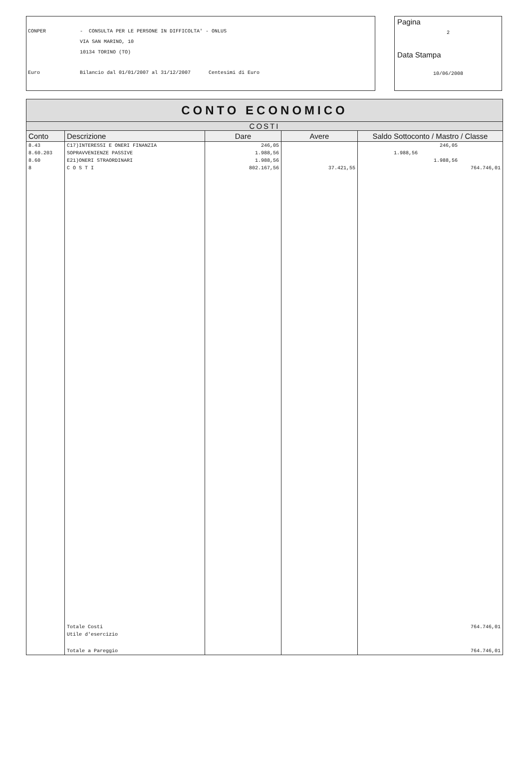CONPER - CONSULTA PER LE PERSONE IN DIFFICOLTA' - ONLUS
VIA SAN MARINO, 10
10134 TORINO (TO)
Euro Bilancio dal 01/01/2007 al 31/12/2007 Centesimi di Euro
Pagina
2
Data Stampa
10/06/2008
| CONTO ECONOMICO | | | | |
| COSTI | | | | |
| Conto | Descrizione | Dare | Avere | Saldo Sottoconto / Mastro / Classe |
| 8.43 | C17)INTERESSI E ONERI FINANZIA | 246,05 | | 246,05 |
| 8.60.203 | SOPRAVVENIENZE PASSIVE | 1.988,56 | | 1.988,56 |
| 8.60 | E21)ONERI STRAORDINARI | 1.988,56 | | 1.988,56 |
| 8 | C O S T I | 802.167,56 | 37.421,55 | 764.746,01 |
| | Totale Costi | | | 764.746,01 |
| | Utile d'esercizio | | | |
| | Totale a Pareggio | | | 764.746,01 |